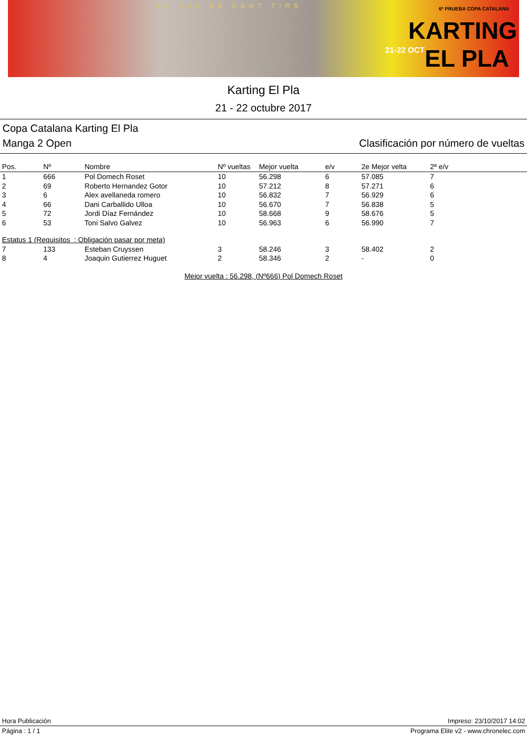EL PLA DE SANT TIRS 6ª PRUEBA COPA CATALANA
KARTING
21-22 OCT EL PLA
Karting El Pla
21 - 22 octubre 2017
Copa Catalana Karting El Pla
Manga 2 Open Clasificación por número de vueltas
| Pos. | Nº | Nombre | Nº vueltas | Mejor vuelta | e/v | 2e Mejor velta | 2ª e/v |
| --- | --- | --- | --- | --- | --- | --- | --- |
| 1 | 666 | Pol Domech Roset | 10 | 56.298 | 6 | 57.085 | 7 |
| 2 | 69 | Roberto Hernandez Gotor | 10 | 57.212 | 8 | 57.271 | 6 |
| 3 | 6 | Alex avellaneda romero | 10 | 56.832 | 7 | 56.929 | 6 |
| 4 | 66 | Dani Carballido Ulloa | 10 | 56.670 | 7 | 56.838 | 5 |
| 5 | 72 | Jordi Díaz Fernández | 10 | 58.668 | 9 | 58.676 | 5 |
| 6 | 53 | Toni Salvo Galvez | 10 | 56.963 | 6 | 56.990 | 7 |
| Estatus 1 (Requisitos : Obligación pasar por meta) | | | | | | | |
| 7 | 133 | Esteban Cruyssen | 3 | 58.246 | 3 | 58.402 | 2 |
| 8 | 4 | Joaquin Gutierrez Huguet | 2 | 58.346 | 2 | - | 0 |
Mejor vuelta : 56.298, (Nº666) Pol Domech Roset
Hora Publicación Impreso: 23/10/2017 14:02
Página : 1 / 1 Programa Elite v2 - www.chronelec.com